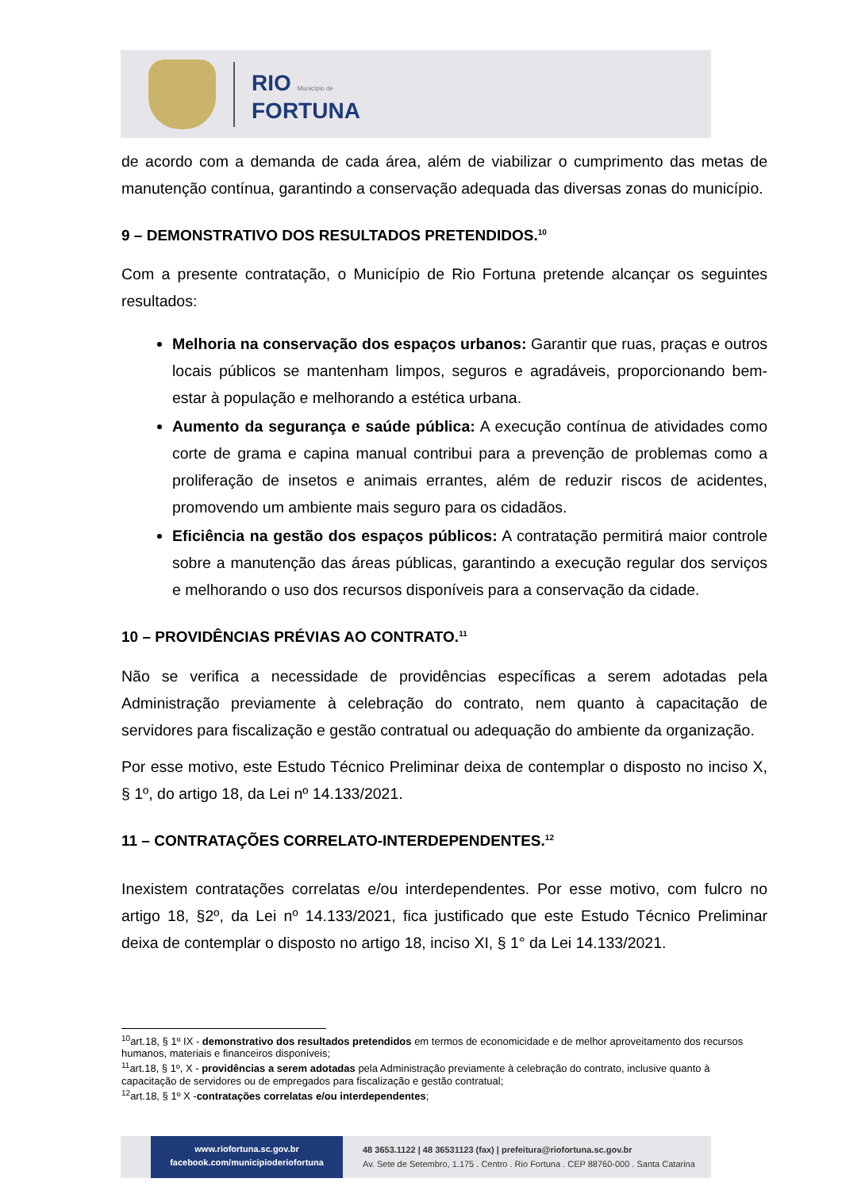RIO Município de
FORTUNA
de acordo com a demanda de cada área, além de viabilizar o cumprimento das metas de manutenção contínua, garantindo a conservação adequada das diversas zonas do município.
9 – DEMONSTRATIVO DOS RESULTADOS PRETENDIDOS.<sup>10</sup>
Com a presente contratação, o Município de Rio Fortuna pretende alcançar os seguintes resultados:
Melhoria na conservação dos espaços urbanos: Garantir que ruas, praças e outros locais públicos se mantenham limpos, seguros e agradáveis, proporcionando bem-estar à população e melhorando a estética urbana.
Aumento da segurança e saúde pública: A execução contínua de atividades como corte de grama e capina manual contribui para a prevenção de problemas como a proliferação de insetos e animais errantes, além de reduzir riscos de acidentes, promovendo um ambiente mais seguro para os cidadãos.
Eficiência na gestão dos espaços públicos: A contratação permitirá maior controle sobre a manutenção das áreas públicas, garantindo a execução regular dos serviços e melhorando o uso dos recursos disponíveis para a conservação da cidade.
10 – PROVIDÊNCIAS PRÉVIAS AO CONTRATO.<sup>11</sup>
Não se verifica a necessidade de providências específicas a serem adotadas pela Administração previamente à celebração do contrato, nem quanto à capacitação de servidores para fiscalização e gestão contratual ou adequação do ambiente da organização.
Por esse motivo, este Estudo Técnico Preliminar deixa de contemplar o disposto no inciso X, § 1º, do artigo 18, da Lei nº 14.133/2021.
11 – CONTRATAÇÕES CORRELATO-INTERDEPENDENTES.<sup>12</sup>
Inexistem contratações correlatas e/ou interdependentes. Por esse motivo, com fulcro no artigo 18, §2º, da Lei nº 14.133/2021, fica justificado que este Estudo Técnico Preliminar deixa de contemplar o disposto no artigo 18, inciso XI, § 1° da Lei 14.133/2021.
<sup>10</sup> art.18, § 1º IX - demonstrativo dos resultados pretendidos em termos de economicidade e de melhor aproveitamento dos recursos humanos, materiais e financeiros disponíveis;
<sup>11</sup> art.18, § 1º, X - providências a serem adotadas pela Administração previamente à celebração do contrato, inclusive quanto à capacitação de servidores ou de empregados para fiscalização e gestão contratual;
<sup>12</sup> art.18, § 1º X -contratações correlatas e/ou interdependentes;
www.riofortuna.sc.gov.br
facebook.com/municipioderiofortuna
48 3653.1122 | 48 36531123 (fax) | prefeitura@riofortuna.sc.gov.br
Av. Sete de Setembro, 1.175 . Centro . Rio Fortuna . CEP 88760-000 . Santa Catarina